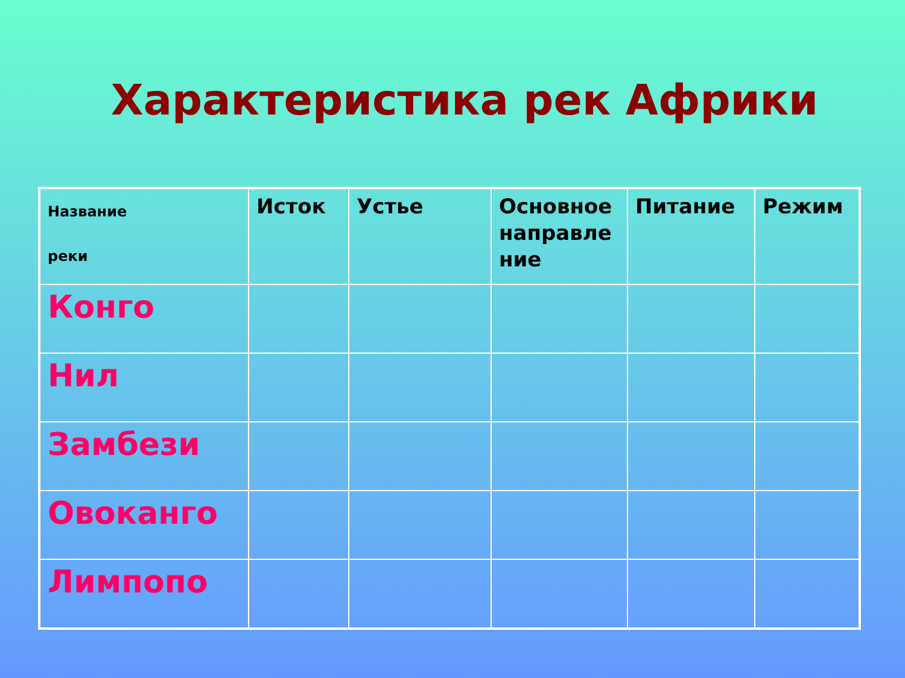Характеристика рек Африки
| Название реки | Исток | Устье | Основное направле ние | Питание | Режим |
| --- | --- | --- | --- | --- | --- |
| Конго | | | | | |
| Нил | | | | | |
| Замбези | | | | | |
| Овоканго | | | | | |
| Лимпопо | | | | | |